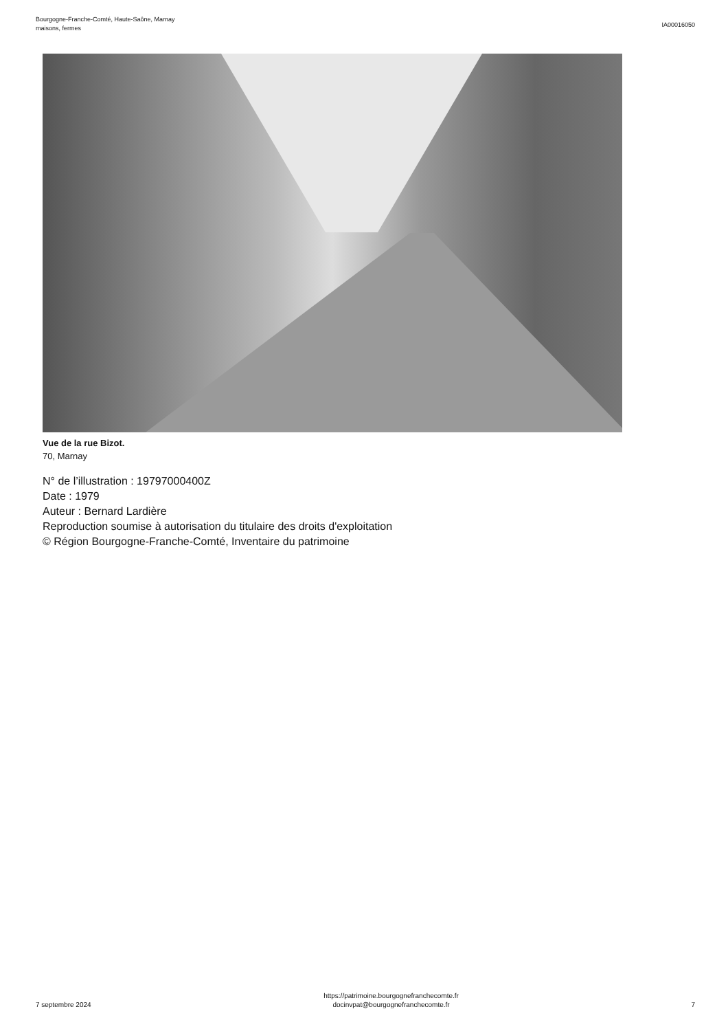Bourgogne-Franche-Comté, Haute-Saône, Marnay
maisons, fermes
IA00016050
Vue de la rue Bizot.
70, Marnay
N° de l’illustration : 19797000400Z
Date : 1979
Auteur : Bernard Lardière
Reproduction soumise à autorisation du titulaire des droits d'exploitation
© Région Bourgogne-Franche-Comté, Inventaire du patrimoine
7 septembre 2024
https://patrimoine.bourgognefranchecomte.fr
docinvpat@bourgognefranchecomte.fr
7